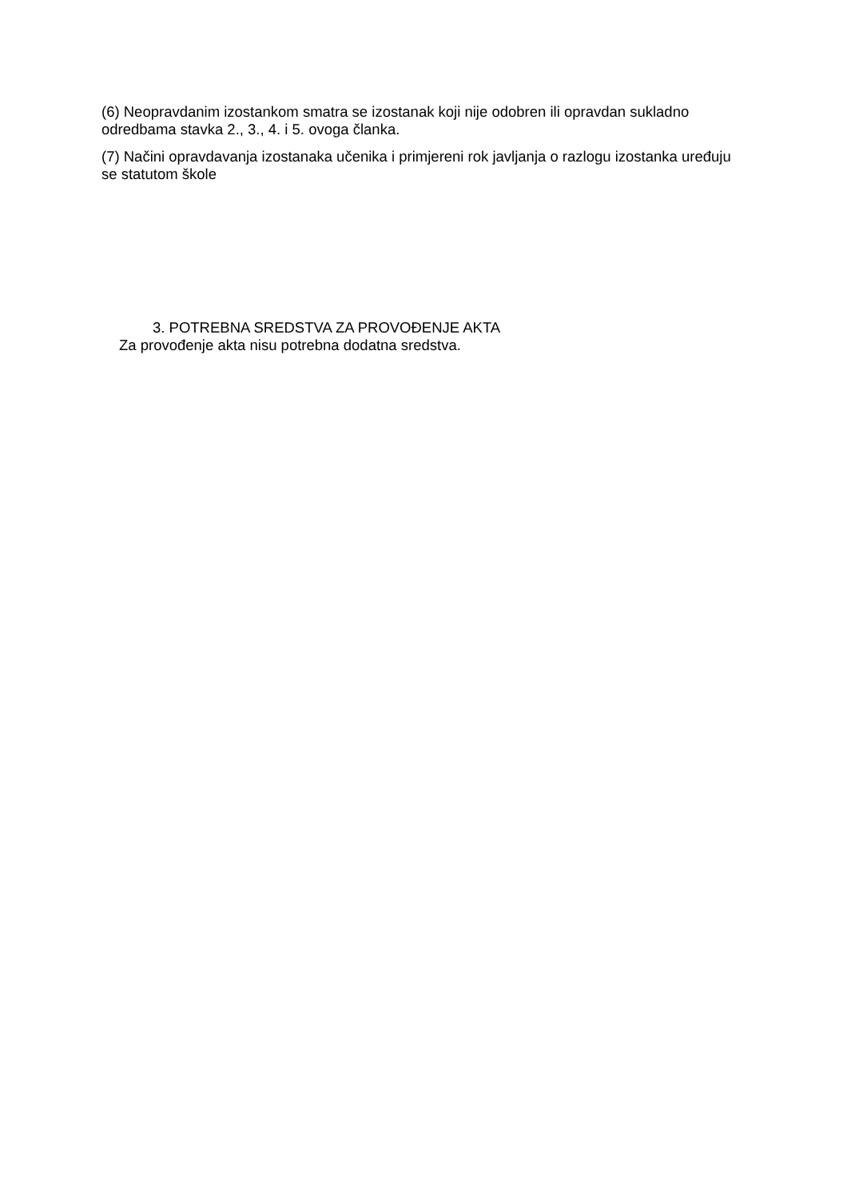(6) Neopravdanim izostankom smatra se izostanak koji nije odobren ili opravdan sukladno odredbama stavka 2., 3., 4. i 5. ovoga članka.
(7) Načini opravdavanja izostanaka učenika i primjereni rok javljanja o razlogu izostanka uređuju se statutom škole
3. POTREBNA SREDSTVA ZA PROVOĐENJE AKTA
Za provođenje akta nisu potrebna dodatna sredstva.